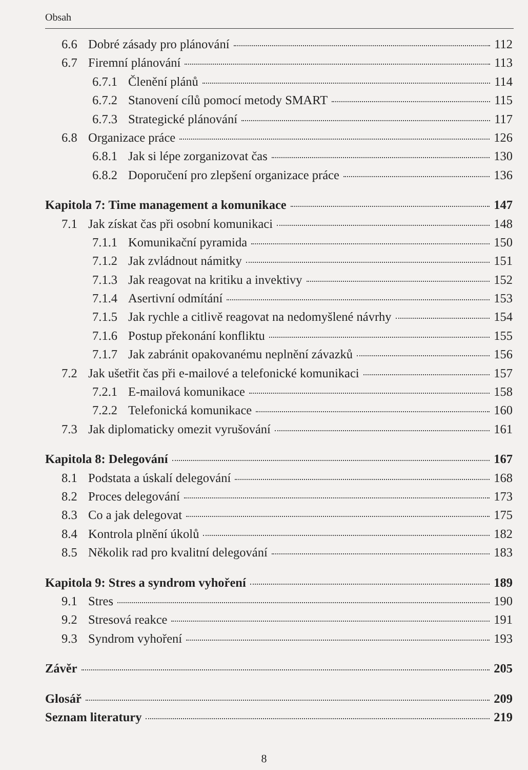Obsah
6.6 Dobré zásady pro plánování 112
6.7 Firemní plánování 113
6.7.1 Členění plánů 114
6.7.2 Stanovení cílů pomocí metody SMART 115
6.7.3 Strategické plánování 117
6.8 Organizace práce 126
6.8.1 Jak si lépe zorganizovat čas 130
6.8.2 Doporučení pro zlepšení organizace práce 136
Kapitola 7: Time management a komunikace 147
7.1 Jak získat čas při osobní komunikaci 148
7.1.1 Komunikační pyramida 150
7.1.2 Jak zvládnout námitky 151
7.1.3 Jak reagovat na kritiku a invektivy 152
7.1.4 Asertivní odmítání 153
7.1.5 Jak rychle a citlivě reagovat na nedomyšlené návrhy 154
7.1.6 Postup překonání konfliktu 155
7.1.7 Jak zabránit opakovanému neplnění závazků 156
7.2 Jak ušetřit čas při e-mailové a telefonické komunikaci 157
7.2.1 E-mailová komunikace 158
7.2.2 Telefonická komunikace 160
7.3 Jak diplomaticky omezit vyrušování 161
Kapitola 8: Delegování 167
8.1 Podstata a úskalí delegování 168
8.2 Proces delegování 173
8.3 Co a jak delegovat 175
8.4 Kontrola plnění úkolů 182
8.5 Několik rad pro kvalitní delegování 183
Kapitola 9: Stres a syndrom vyhoření 189
9.1 Stres 190
9.2 Stresová reakce 191
9.3 Syndrom vyhoření 193
Závěr 205
Glosář 209
Seznam literatury 219
8